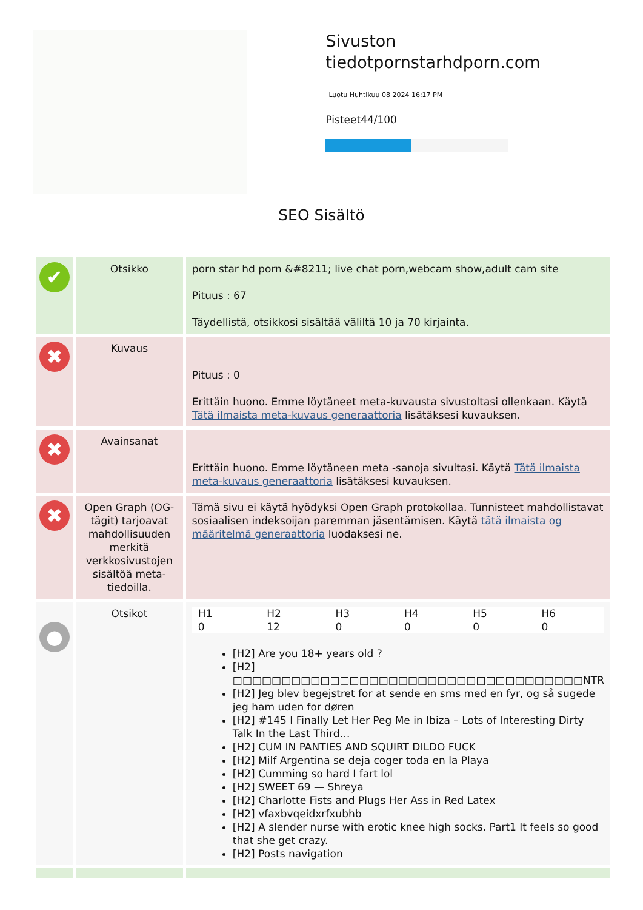Sivuston tiedotpornstarhdporn.com
Luotu Huhtikuu 08 2024 16:17 PM
Pisteet44/100
SEO Sisältö
| ✔ | Otsikko | porn star hd porn &#8211; live chat porn,webcam show,adult cam site Pituus : 67 Täydellistä, otsikkosi sisältää väliltä 10 ja 70 kirjainta. |
| ✖ | Kuvaus | Pituus : 0 Erittäin huono. Emme löytäneet meta-kuvausta sivustoltasi ollenkaan. Käytä Tätä ilmaista meta-kuvaus generaattoria lisätäksesi kuvauksen. |
| ✖ | Avainsanat | Erittäin huono. Emme löytäneen meta -sanoja sivultasi. Käytä Tätä ilmaista meta-kuvaus generaattoria lisätäksesi kuvauksen. |
| ✖ | Open Graph (OG-tägit) tarjoavat mahdollisuuden merkitä verkkosivustojen sisältöä meta-tiedoilla. | Tämä sivu ei käytä hyödyksi Open Graph protokollaa. Tunnisteet mahdollistavat sosiaalisen indeksoijan paremman jäsentämisen. Käytä tätä ilmaista og määritelmä generaattoria luodaksesi ne. |
| ● | Otsikot | / H1 0 / H2 12 / H3 0 / H4 0 / H5 0 / H6 0 / [H2] Are you 18+ years old ? [H2] □□□□□□□□□□□□□□□□□□□□□□□□□□□□□□□□□□□□NTR [H2] Jeg blev begejstret for at sende en sms med en fyr, og så sugede jeg ham uden for døren [H2] #145 I Finally Let Her Peg Me in Ibiza – Lots of Interesting Dirty Talk In the Last Third… [H2] CUM IN PANTIES AND SQUIRT DILDO FUCK [H2] Milf Argentina se deja coger toda en la Playa [H2] Cumming so hard I fart lol [H2] SWEET 69 — Shreya [H2] Charlotte Fists and Plugs Her Ass in Red Latex [H2] vfaxbvqeidxrfxubhb [H2] A slender nurse with erotic knee high socks. Part1 It feels so good that she get crazy. [H2] Posts navigation |